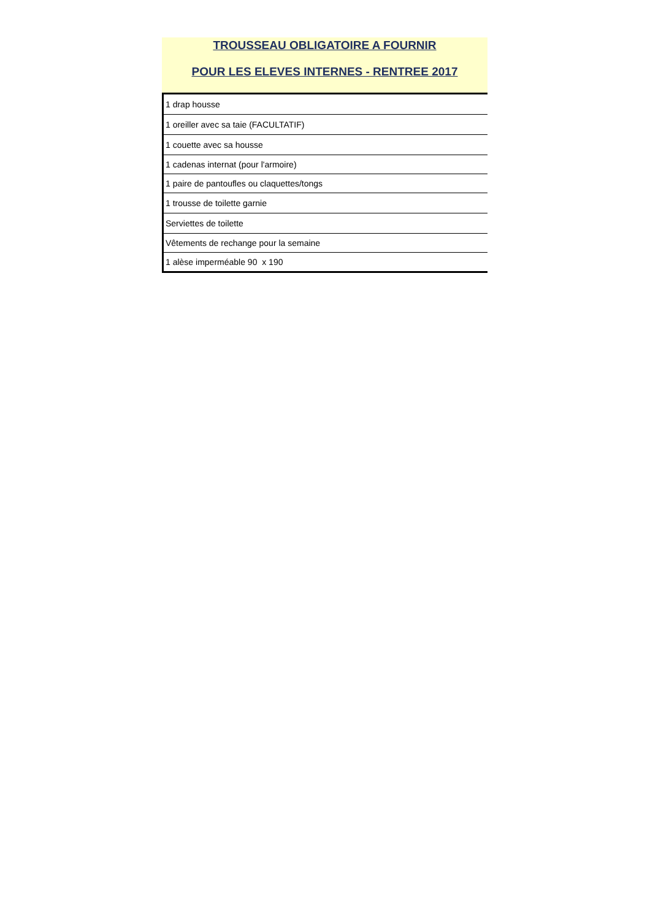TROUSSEAU OBLIGATOIRE A FOURNIR
POUR LES ELEVES INTERNES - RENTREE 2017
| 1 drap housse |
| 1 oreiller avec sa taie (FACULTATIF) |
| 1 couette avec sa housse |
| 1 cadenas internat (pour l'armoire) |
| 1 paire de pantoufles ou claquettes/tongs |
| 1 trousse de toilette garnie |
| Serviettes de toilette |
| Vêtements de rechange pour la semaine |
| 1 alèse imperméable 90 x 190 |